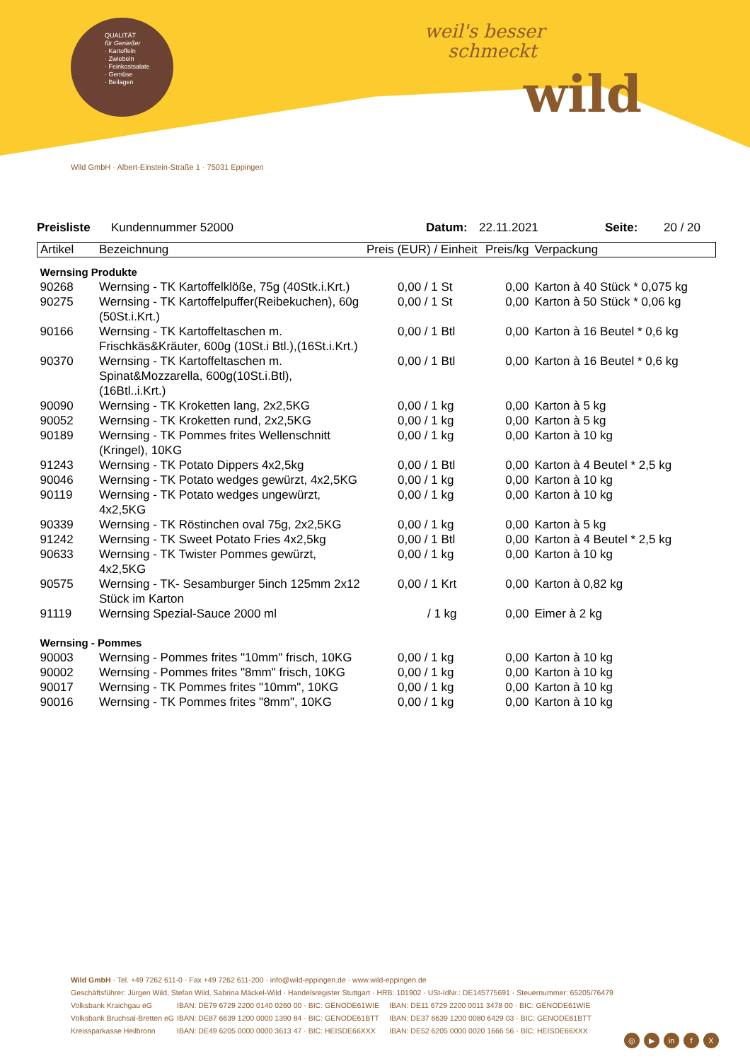QUALITÄT
für Genießer
· Kartoffeln
· Zwiebeln
· Feinkostsalate
· Gemüse
· Beilagen
weil's besser
schmeckt
wild
Wild GmbH · Albert-Einstein-Straße 1 · 75031 Eppingen
Preisliste Kundennummer 52000 Datum: 22.11.2021 Seite: 20 / 20
| Artikel | Bezeichnung | Preis (EUR) / Einheit | Preis/kg | Verpackung |
| --- | --- | --- | --- | --- |
| Wernsing Produkte | | | | |
| 90268 | Wernsing - TK Kartoffelklöße, 75g (40Stk.i.Krt.) | 0,00 / 1 St | 0,00 | Karton à 40 Stück * 0,075 kg |
| 90275 | Wernsing - TK Kartoffelpuffer(Reibekuchen), 60g (50St.i.Krt.) | 0,00 / 1 St | 0,00 | Karton à 50 Stück * 0,06 kg |
| 90166 | Wernsing - TK Kartoffeltaschen m. Frischkäs&Kräuter, 600g (10St.i Btl.),(16St.i.Krt.) | 0,00 / 1 Btl | 0,00 | Karton à 16 Beutel * 0,6 kg |
| 90370 | Wernsing - TK Kartoffeltaschen m. Spinat&Mozzarella, 600g(10St.i.Btl), (16Btl..i.Krt.) | 0,00 / 1 Btl | 0,00 | Karton à 16 Beutel * 0,6 kg |
| 90090 | Wernsing - TK Kroketten lang, 2x2,5KG | 0,00 / 1 kg | 0,00 | Karton à 5 kg |
| 90052 | Wernsing - TK Kroketten rund, 2x2,5KG | 0,00 / 1 kg | 0,00 | Karton à 5 kg |
| 90189 | Wernsing - TK Pommes frites Wellenschnitt (Kringel), 10KG | 0,00 / 1 kg | 0,00 | Karton à 10 kg |
| 91243 | Wernsing - TK Potato Dippers 4x2,5kg | 0,00 / 1 Btl | 0,00 | Karton à 4 Beutel * 2,5 kg |
| 90046 | Wernsing - TK Potato wedges gewürzt, 4x2,5KG | 0,00 / 1 kg | 0,00 | Karton à 10 kg |
| 90119 | Wernsing - TK Potato wedges ungewürzt, 4x2,5KG | 0,00 / 1 kg | 0,00 | Karton à 10 kg |
| 90339 | Wernsing - TK Röstinchen oval 75g, 2x2,5KG | 0,00 / 1 kg | 0,00 | Karton à 5 kg |
| 91242 | Wernsing - TK Sweet Potato Fries 4x2,5kg | 0,00 / 1 Btl | 0,00 | Karton à 4 Beutel * 2,5 kg |
| 90633 | Wernsing - TK Twister Pommes gewürzt, 4x2,5KG | 0,00 / 1 kg | 0,00 | Karton à 10 kg |
| 90575 | Wernsing - TK- Sesamburger 5inch 125mm 2x12 Stück im Karton | 0,00 / 1 Krt | 0,00 | Karton à 0,82 kg |
| 91119 | Wernsing Spezial-Sauce 2000 ml | / 1 kg | 0,00 | Eimer à 2 kg |
| Wernsing - Pommes | | | | |
| 90003 | Wernsing - Pommes frites "10mm" frisch, 10KG | 0,00 / 1 kg | 0,00 | Karton à 10 kg |
| 90002 | Wernsing - Pommes frites "8mm" frisch, 10KG | 0,00 / 1 kg | 0,00 | Karton à 10 kg |
| 90017 | Wernsing - TK Pommes frites "10mm", 10KG | 0,00 / 1 kg | 0,00 | Karton à 10 kg |
| 90016 | Wernsing - TK Pommes frites "8mm", 10KG | 0,00 / 1 kg | 0,00 | Karton à 10 kg |
Wild GmbH · Tel. +49 7262 611-0 · Fax +49 7262 611-200 · info@wild-eppingen.de · www.wild-eppingen.de
Geschäftsführer: Jürgen Wild, Stefan Wild, Sabrina Mäckel-Wild · Handelsregister Stuttgart · HRB: 101902 · USt-IdNr.: DE145775691 · Steuernummer: 65205/76479
Volksbank Kraichgau eG IBAN: DE79 6729 2200 0140 0260 00 · BIC: GENODE61WIE IBAN: DE11 6729 2200 0011 3478 00 · BIC: GENODE61WIE
Volksbank Bruchsal-Bretten eG IBAN: DE87 6639 1200 0000 1390 84 · BIC: GENODE61BTT IBAN: DE37 6639 1200 0080 6429 03 · BIC: GENODE61BTT
Kreissparkasse Heilbronn IBAN: DE49 6205 0000 0000 3613 47 · BIC: HEISDE66XXX IBAN: DE52 6205 0000 0020 1666 56 · BIC: HEISDE66XXX
◎ ▶ in f X